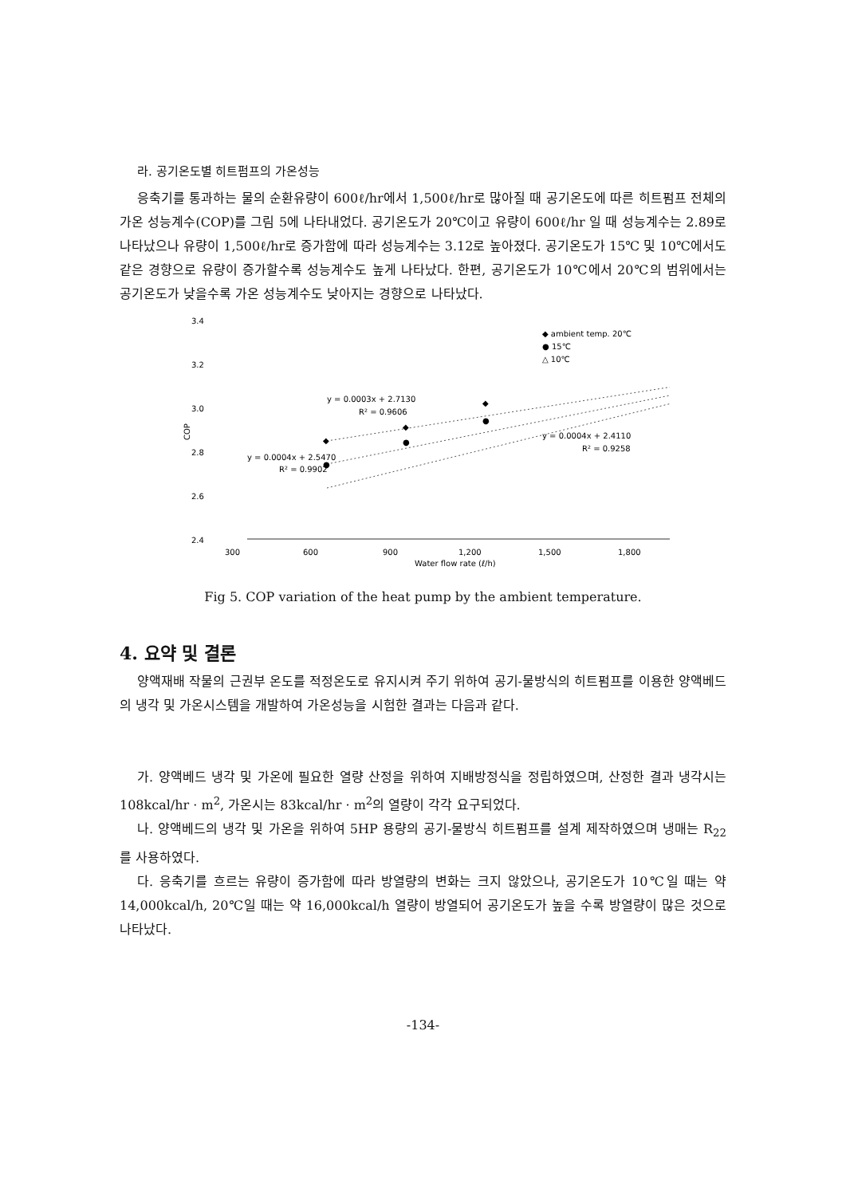라. 공기온도별 히트펌프의 가온성능
응축기를 통과하는 물의 순환유량이 600ℓ/hr에서 1,500ℓ/hr로 많아질 때 공기온도에 따른 히트펌프 전체의 가온 성능계수(COP)를 그림 5에 나타내었다. 공기온도가 20℃이고 유량이 600ℓ/hr 일 때 성능계수는 2.89로 나타났으나 유량이 1,500ℓ/hr로 증가함에 따라 성능계수는 3.12로 높아졌다. 공기온도가 15℃ 및 10℃에서도 같은 경향으로 유량이 증가할수록 성능계수도 높게 나타났다. 한편, 공기온도가 10℃에서 20℃의 범위에서는 공기온도가 낮을수록 가온 성능계수도 낮아지는 경향으로 나타났다.
3.4
3.2
3.0
2.8
2.6
2.4
COP
300
600
900
1,200
1,500
1,800
Water flow rate (ℓ/h)
◆ ambient temp. 20℃
● 15℃
△ 10℃
y = 0.0003x + 2.7130
R² = 0.9606
y = 0.0004x + 2.4110
R² = 0.9258
y = 0.0004x + 2.5470
R² = 0.9902
◆
◆
◆
◆
●
●
●
●
Fig 5. COP variation of the heat pump by the ambient temperature.
4. 요약 및 결론
양액재배 작물의 근권부 온도를 적정온도로 유지시켜 주기 위하여 공기-물방식의 히트펌프를 이용한 양액베드의 냉각 및 가온시스템을 개발하여 가온성능을 시험한 결과는 다음과 같다.
가. 양액베드 냉각 및 가온에 필요한 열량 산정을 위하여 지배방정식을 정립하였으며, 산정한 결과 냉각시는 108kcal/hr · m<sup>2</sup>, 가온시는 83kcal/hr · m<sup>2</sup>의 열량이 각각 요구되었다.
나. 양액베드의 냉각 및 가온을 위하여 5HP 용량의 공기-물방식 히트펌프를 설계 제작하였으며 냉매는 R<sub>22</sub>를 사용하였다.
다. 응축기를 흐르는 유량이 증가함에 따라 방열량의 변화는 크지 않았으나, 공기온도가 10℃일 때는 약 14,000kcal/h, 20℃일 때는 약 16,000kcal/h 열량이 방열되어 공기온도가 높을 수록 방열량이 많은 것으로 나타났다.
-134-